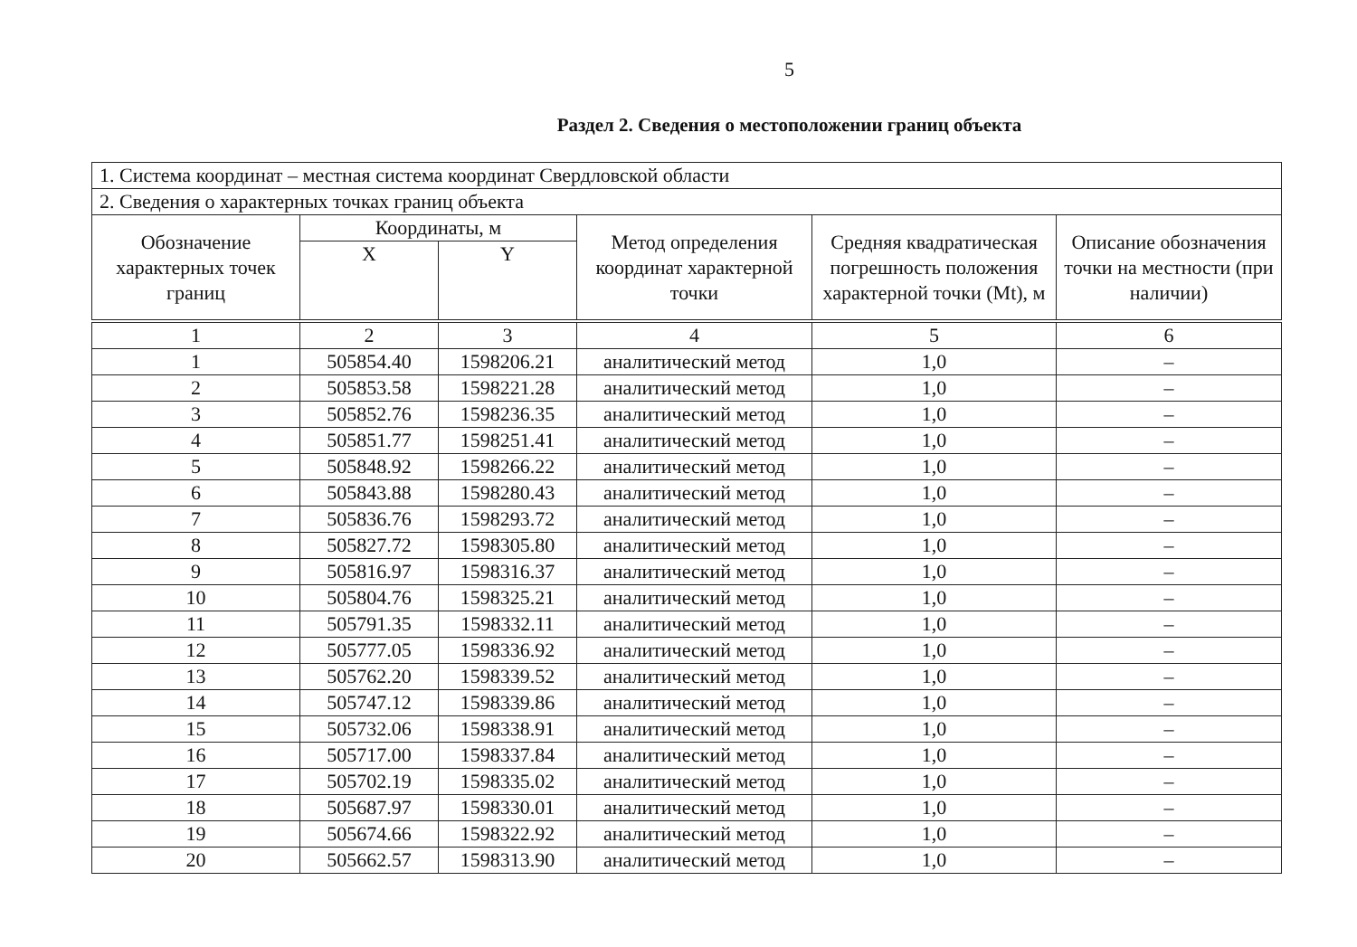5
Раздел 2. Сведения о местоположении границ объекта
| 1. Система координат – местная система координат Свердловской области | | | | | |
| 2. Сведения о характерных точках границ объекта | | | | | |
| Обозначение характерных точек границ | Координаты, м | | Метод определения координат характерной точки | Средняя квадратическая погрешность положения характерной точки (Mt), м | Описание обозначения точки на местности (при наличии) |
| | X | Y | | | |
| 1 | 2 | 3 | 4 | 5 | 6 |
| 1 | 505854.40 | 1598206.21 | аналитический метод | 1,0 | – |
| 2 | 505853.58 | 1598221.28 | аналитический метод | 1,0 | – |
| 3 | 505852.76 | 1598236.35 | аналитический метод | 1,0 | – |
| 4 | 505851.77 | 1598251.41 | аналитический метод | 1,0 | – |
| 5 | 505848.92 | 1598266.22 | аналитический метод | 1,0 | – |
| 6 | 505843.88 | 1598280.43 | аналитический метод | 1,0 | – |
| 7 | 505836.76 | 1598293.72 | аналитический метод | 1,0 | – |
| 8 | 505827.72 | 1598305.80 | аналитический метод | 1,0 | – |
| 9 | 505816.97 | 1598316.37 | аналитический метод | 1,0 | – |
| 10 | 505804.76 | 1598325.21 | аналитический метод | 1,0 | – |
| 11 | 505791.35 | 1598332.11 | аналитический метод | 1,0 | – |
| 12 | 505777.05 | 1598336.92 | аналитический метод | 1,0 | – |
| 13 | 505762.20 | 1598339.52 | аналитический метод | 1,0 | – |
| 14 | 505747.12 | 1598339.86 | аналитический метод | 1,0 | – |
| 15 | 505732.06 | 1598338.91 | аналитический метод | 1,0 | – |
| 16 | 505717.00 | 1598337.84 | аналитический метод | 1,0 | – |
| 17 | 505702.19 | 1598335.02 | аналитический метод | 1,0 | – |
| 18 | 505687.97 | 1598330.01 | аналитический метод | 1,0 | – |
| 19 | 505674.66 | 1598322.92 | аналитический метод | 1,0 | – |
| 20 | 505662.57 | 1598313.90 | аналитический метод | 1,0 | – |